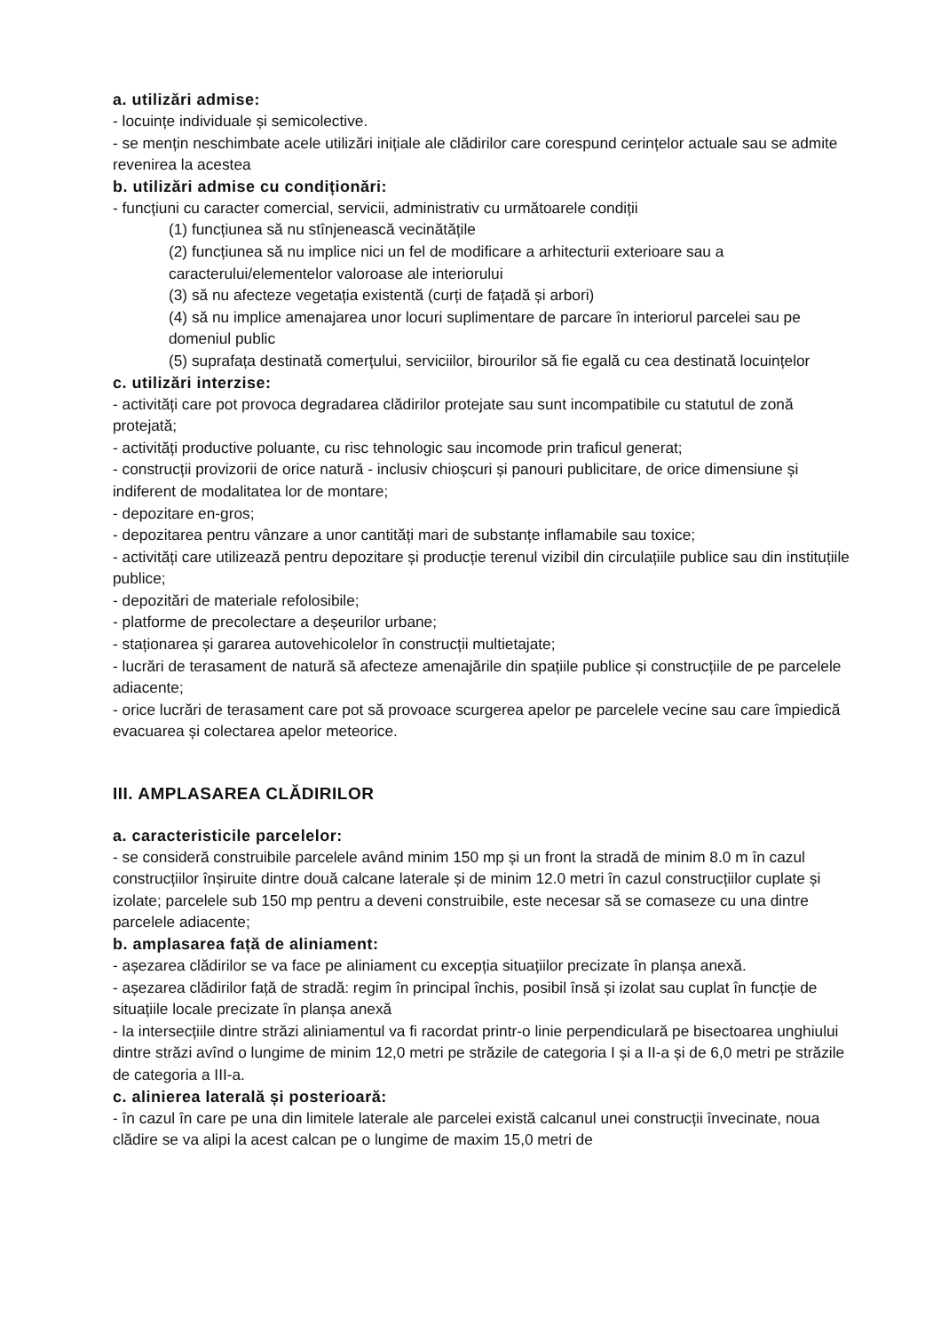a. utilizări admise:
- locuințe individuale și semicolective.
- se mențin neschimbate acele utilizări inițiale ale clădirilor care corespund cerințelor actuale sau se admite revenirea la acestea
b. utilizări admise cu condiționări:
- funcțiuni cu caracter comercial, servicii, administrativ cu următoarele condiții
(1) funcțiunea să nu stînjenească vecinătățile
(2) funcțiunea să nu implice nici un fel de modificare a arhitecturii exterioare sau a caracterului/elementelor valoroase ale interiorului
(3) să nu afecteze vegetația existentă (curți de fațadă și arbori)
(4) să nu implice amenajarea unor locuri suplimentare de parcare în interiorul parcelei sau pe domeniul public
(5) suprafața destinată comerțului, serviciilor, birourilor să fie egală cu cea destinată locuințelor
c. utilizări interzise:
- activități care pot provoca degradarea clădirilor protejate sau sunt incompatibile cu statutul de zonă protejată;
- activități productive poluante, cu risc tehnologic sau incomode prin traficul generat;
- construcții provizorii de orice natură - inclusiv chioșcuri și panouri publicitare, de orice dimensiune și indiferent de modalitatea lor de montare;
- depozitare en-gros;
- depozitarea pentru vânzare a unor cantități mari de substanțe inflamabile sau toxice;
- activități care utilizează pentru depozitare și producție terenul vizibil din circulațiile publice sau din instituțiile publice;
- depozitări de materiale refolosibile;
- platforme de precolectare a deșeurilor urbane;
- staționarea și gararea autovehicolelor în construcții multietajate;
- lucrări de terasament de natură să afecteze amenajările din spațiile publice și construcțiile de pe parcelele adiacente;
- orice lucrări de terasament care pot să provoace scurgerea apelor pe parcelele vecine sau care împiedică evacuarea și colectarea apelor meteorice.
III. AMPLASAREA CLĂDIRILOR
a. caracteristicile parcelelor:
- se consideră construibile parcelele având minim 150 mp și un front la stradă de minim 8.0 m în cazul construcțiilor înșiruite dintre două calcane laterale și de minim 12.0 metri în cazul construcțiilor cuplate și izolate; parcelele sub 150 mp pentru a deveni construibile, este necesar să se comaseze cu una dintre parcelele adiacente;
b. amplasarea față de aliniament:
- așezarea clădirilor se va face pe aliniament cu excepția situațiilor precizate în planșa anexă.
- așezarea clădirilor față de stradă: regim în principal închis, posibil însă și izolat sau cuplat în funcție de situațiile locale precizate în planșa anexă
- la intersecțiile dintre străzi aliniamentul va fi racordat printr-o linie perpendiculară pe bisectoarea unghiului dintre străzi avînd o lungime de minim 12,0 metri pe străzile de categoria I și a II-a și de 6,0 metri pe străzile de categoria a III-a.
c. alinierea laterală și posterioară:
- în cazul în care pe una din limitele laterale ale parcelei există calcanul unei construcții învecinate, noua clădire se va alipi la acest calcan pe o lungime de maxim 15,0 metri de